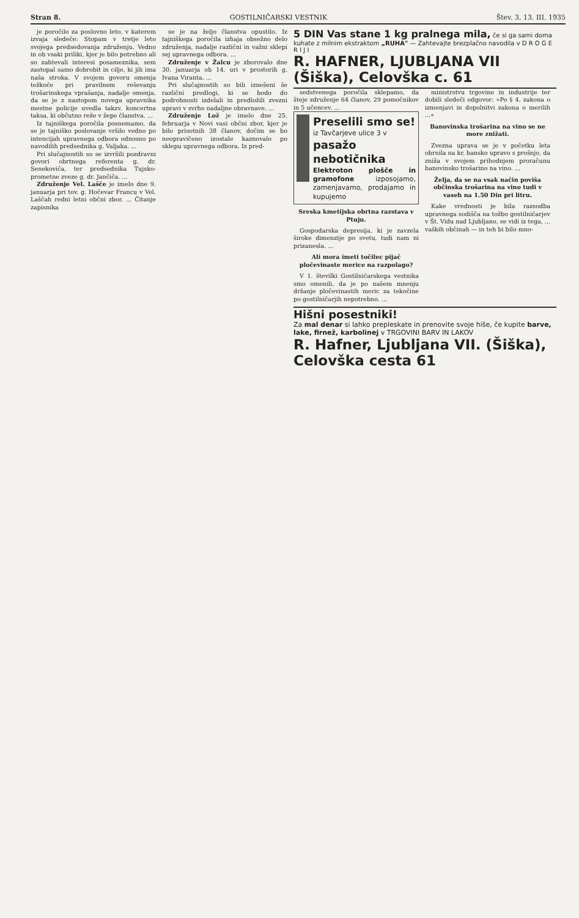Stran 8. GOSTILNIČARSKI VESTNIK Štev. 3. 13. III. 1935
je poročilo za poslovno leto, v katerem izvaja sledeče: Stopam v tretje leto svojega predsedovanja združenju. Vedno in ob vsaki priliki, kjer je bilo potrebno ali so zahtevali interesi posameznika, sem zastopal samo dobrobit in cilje, ki jih ima naša stroka. V svojem govoru omenja težkoče pri pravilnem reševanju trošarinskega vprašanja, nadalje omenja, da se je z nastopom novega upravnika mestne policije uvedla takzv. koncertna taksa, ki občutno reže v žepe članstva. ...
Iz tajniškega poročila posnemamo, da se je tajniško poslovanje vršilo vedno po intencijah upravnega odbora odnosno po navodilih predsednika g. Valjaka. ...
Pri slučajnostih so se izvršili pozdravni govori obrtnega referenta g. dr. Senekoviča, ter predsednika Tujsko-prometne zveze g. dr. Jančiča. ...
Združenje Vel. Lašče je imelo dne 9. januarja pri tov. g. Hočevar Francu v Vel. Laščah redni letni občni zbor. ... Čitanje zapisnika
se je na željo članstva opustilo. Iz tajniškega poročila izhaja obsežno delo združenja, nadalje različni in važni sklepi sej upravnega odbora. ...
Združenje v Žalcu je zborovalo dne 30. januarja ob 14. uri v prostorih g. Ivana Viranta. ...
Pri slučajnostih so bili iznešeni še različni predlogi, ki se bodo do podrobnosti izdelali in predložili zvezni upravi v svrho nadaljne obravnave. ...
Združenje Lož je imelo dne 25. februarja v Novi vasi občni zbor, kjer je bilo prisotnih 38 članov, dočim se bo neopravičeno izostale kaznovalo po sklepu upravnega odbora. Iz pred-
5 DIN Vas stane 1 kg pralnega mila, če si ga sami doma kuhate z milnim ekstraktom „RUHA" — Zahtevajte brezplačno navodila v D R O G E R I J I
R. HAFNER, LJUBLJANA VII (Šiška), Celovška c. 61
sedstvenega poročila sklepamo, da šteje združenje 64 članov, 29 pomočnikov in 5 učencev. ...
Preselili smo se!
iz Tavčarjeve ulice 3 v
pasažo nebotičnika
Elektroton plošče in gramofone izposojamo, zamenjavamo, prodajamo in kupujemo
Sreska kmetijska obrtna razstava v Ptuju.
Gospodarska depresija, ki je zavzela široke dimenzije po svetu, tudi nam ni prizanesla. ...
Ali mora imeti točilec pijač pločevinaste merice na razpolago?
V 1. številki Gostilničarskega vestnika smo omenili, da je po našem mnenju držanje pločevinastih meric za tekočine po gostilničarjih nepotrebno. ...
ministrstvu trgovine in industrije ter dobili sledeči odgovor: »Po § 4. zakona o izmenjavi in dopolnitvi zakona o merilih ...«
Banovinska trošarina na vino se ne more znižati.
Zvezna uprava se je v početku leta obrnila na kr. bansko upravo s prošnjo, da zniža v svojem prihodnjem proračunu banovinsko trošarino na vino. ...
Želja, da se na vsak način poviša občinska trošarina na vino tudi v vaseh na 1.50 Din pri litru.
Kake vrednosti je bila razsodba upravnega sodišča na tožbo gostilničarjev v Št. Vidu nad Ljubljano, se vidi iz tega, ... vaških občinah — in teh bi bilo mno-
Hišni posestniki!
Za mal denar si lahko prepleskate in prenovite svoje hiše, če kupite barve, lake, firnež, karbolinej v TRGOVINI BARV IN LAKOV
R. Hafner, Ljubljana VII. (Šiška), Celovška cesta 61